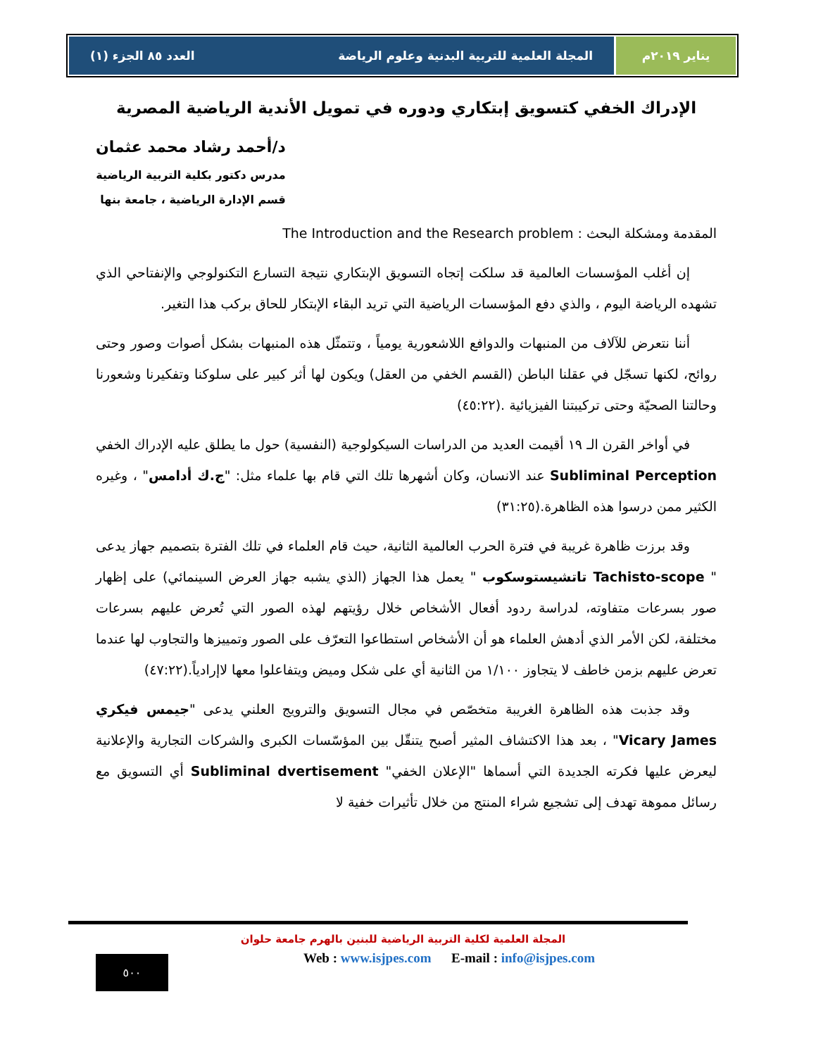يناير ٢٠١٩م المجلة العلمية للتربية البدنية وعلوم الرياضة العدد ٨٥ الجزء (١)
الإدراك الخفي كتسويق إبتكاري ودوره في تمويل الأندية الرياضية المصرية
د/أحمد رشاد محمد عثمان
مدرس دكتور بكلية التربية الرياضية
قسم الإدارة الرياضية ، جامعة بنها
المقدمة ومشكلة البحث : The Introduction and the Research problem
  إن أغلب المؤسسات العالمية قد سلكت إتجاه التسويق الإبتكاري نتيجة التسارع التكنولوجي والإنفتاحي الذي تشهده الرياضة اليوم ، والذي دفع المؤسسات الرياضية التي تريد البقاء الإبتكار للحاق بركب هذا التغير.
  أننا نتعرض للآلاف من المنبهات والدوافع اللاشعورية يومياً ، وتتمثّل هذه المنبهات بشكل أصوات وصور وحتى روائح، لكنها تسجّل في عقلنا الباطن (القسم الخفي من العقل) ويكون لها أثر كبير على سلوكنا وتفكيرنا وشعورنا وحالتنا الصحيّة وحتى تركيبتنا الفيزيائية .(٤٥:٢٢)
  في أواخر القرن الـ ١٩ أقيمت العديد من الدراسات السيكولوجية (النفسية) حول ما يطلق عليه الإدراك الخفي Subliminal Perception عند الانسان، وكان أشهرها تلك التي قام بها علماء مثل: "ج.ك أدامس" ، وغيره الكثير ممن درسوا هذه الظاهرة.(٣١:٢٥)
  وقد برزت ظاهرة غريبة في فترة الحرب العالمية الثانية، حيث قام العلماء في تلك الفترة بتصميم جهاز يدعى " Tachisto-scope تاتشيستوسكوب " يعمل هذا الجهاز (الذي يشبه جهاز العرض السينمائي) على إظهار صور بسرعات متفاوته، لدراسة ردود أفعال الأشخاص خلال رؤيتهم لهذه الصور التي تُعرض عليهم بسرعات مختلفة، لكن الأمر الذي أدهش العلماء هو أن الأشخاص استطاعوا التعرّف على الصور وتمييزها والتجاوب لها عندما تعرض عليهم بزمن خاطف لا يتجاوز ١/١٠٠ من الثانية أي على شكل وميض ويتفاعلوا معها لاإرادياً.(٤٧:٢٢)
  وقد جذبت هذه الظاهرة الغريبة متخصّص في مجال التسويق والترويج العلني يدعى "جيمس فيكري Vicary James" ، بعد هذا الاكتشاف المثير أصبح يتنقّل بين المؤسّسات الكبرى والشركات التجارية والإعلانية ليعرض عليها فكرته الجديدة التي أسماها "الإعلان الخفي" Subliminal dvertisement أي التسويق مع رسائل مموهة تهدف إلى تشجيع شراء المنتج من خلال تأثيرات خفية لا
المجلة العلمية لكلية التربية الرياضية للبنين بالهرم جامعة حلوان
Web : www.isjpes.com E-mail : info@isjpes.com
٥٠٠